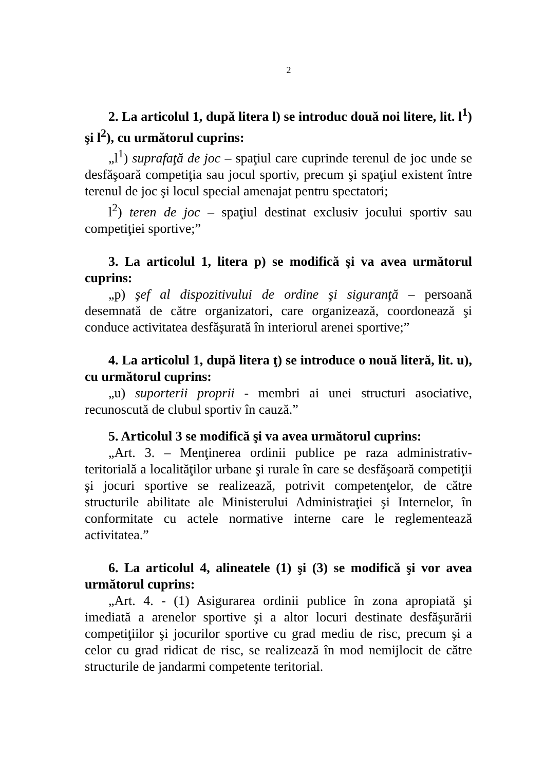2
2. La articolul 1, după litera l) se introduc două noi litere, lit. l<sup>1</sup>) şi l<sup>2</sup>), cu următorul cuprins:
„l<sup>1</sup>) suprafaţă de joc – spaţiul care cuprinde terenul de joc unde se desfăşoară competiţia sau jocul sportiv, precum şi spaţiul existent între terenul de joc şi locul special amenajat pentru spectatori;
l<sup>2</sup>) teren de joc – spaţiul destinat exclusiv jocului sportiv sau competiţiei sportive;”
3. La articolul 1, litera p) se modifică şi va avea următorul cuprins:
„p) şef al dispozitivului de ordine şi siguranţă – persoană desemnată de către organizatori, care organizează, coordonează şi conduce activitatea desfăşurată în interiorul arenei sportive;”
4. La articolul 1, după litera ţ) se introduce o nouă literă, lit. u), cu următorul cuprins:
„u) suporterii proprii - membri ai unei structuri asociative, recunoscută de clubul sportiv în cauză.”
5. Articolul 3 se modifică şi va avea următorul cuprins:
„Art. 3. – Menţinerea ordinii publice pe raza administrativ-teritorială a localităţilor urbane şi rurale în care se desfăşoară competiţii şi jocuri sportive se realizează, potrivit competenţelor, de către structurile abilitate ale Ministerului Administraţiei şi Internelor, în conformitate cu actele normative interne care le reglementează activitatea.”
6. La articolul 4, alineatele (1) şi (3) se modifică şi vor avea următorul cuprins:
„Art. 4. - (1) Asigurarea ordinii publice în zona apropiată şi imediată a arenelor sportive şi a altor locuri destinate desfăşurării competiţiilor şi jocurilor sportive cu grad mediu de risc, precum şi a celor cu grad ridicat de risc, se realizează în mod nemijlocit de către structurile de jandarmi competente teritorial.